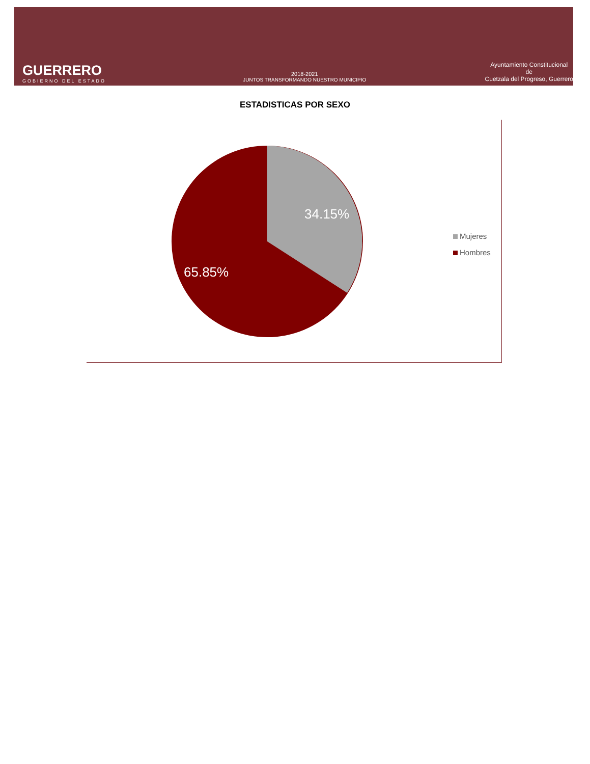GUERRERO
GOBIERNO DEL ESTADO
2018-2021
JUNTOS TRANSFORMANDO NUESTRO MUNICIPIO
Ayuntamiento Constitucional
de
Cuetzala del Progreso, Guerrero
ESTADISTICAS POR SEXO
34.15%
65.85%
Mujeres
Hombres